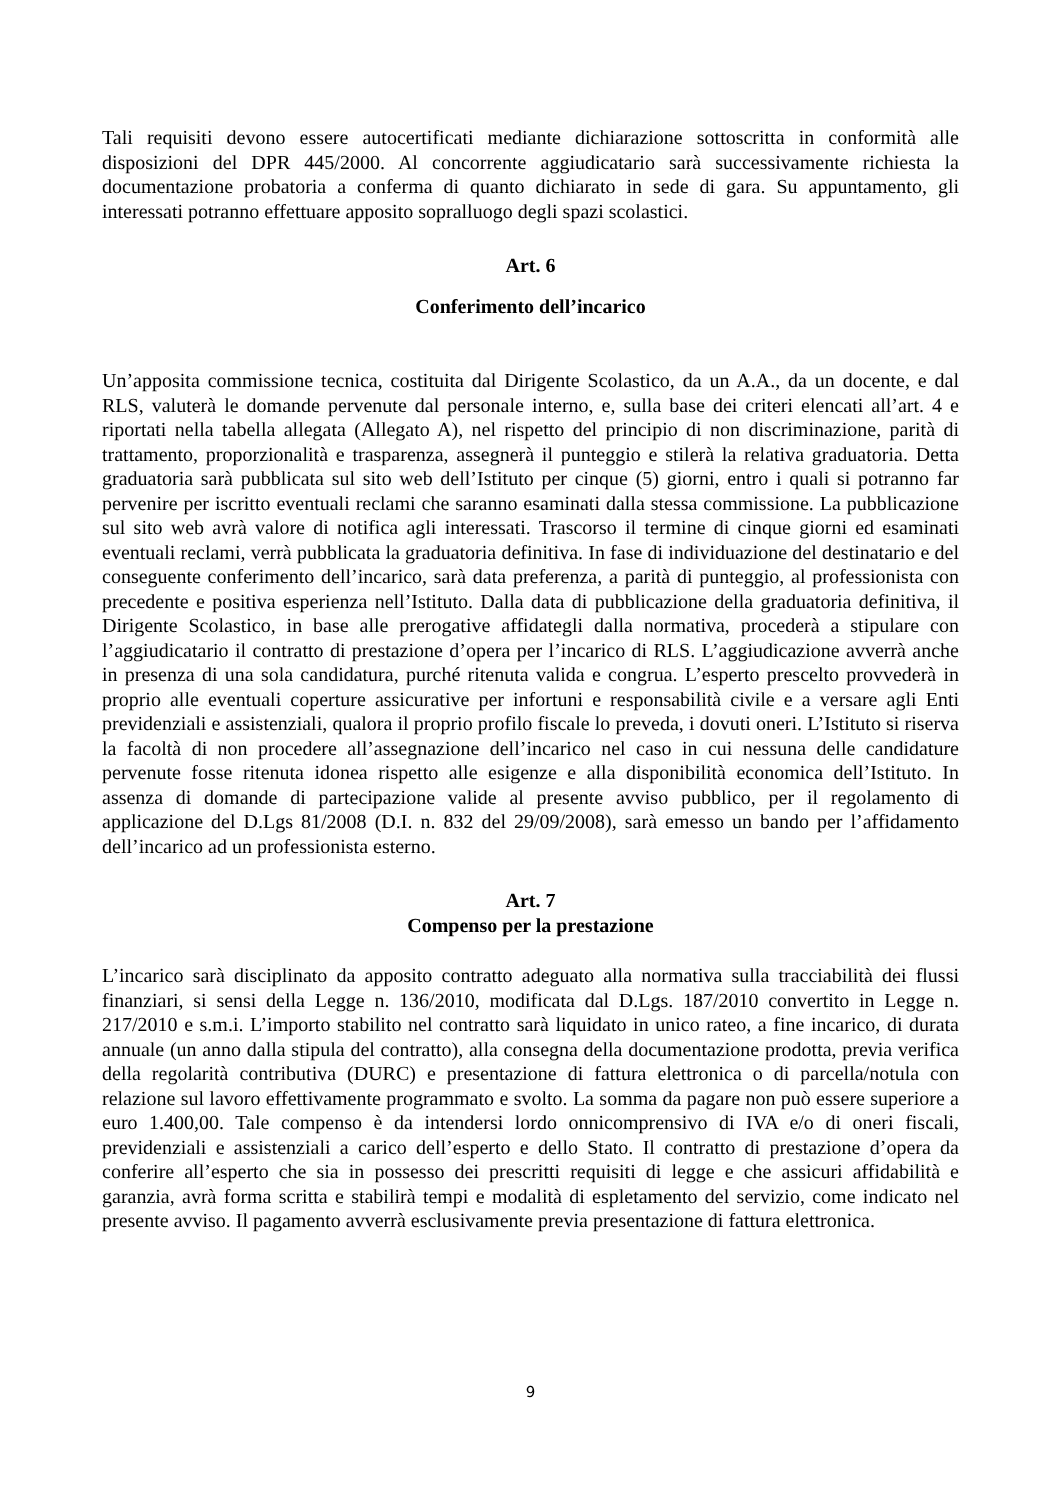Tali requisiti devono essere autocertificati mediante dichiarazione sottoscritta in conformità alle disposizioni del DPR 445/2000. Al concorrente aggiudicatario sarà successivamente richiesta la documentazione probatoria a conferma di quanto dichiarato in sede di gara. Su appuntamento, gli interessati potranno effettuare apposito sopralluogo degli spazi scolastici.
Art. 6
Conferimento dell’incarico
Un’apposita commissione tecnica, costituita dal Dirigente Scolastico, da un A.A., da un docente, e dal RLS, valuterà le domande pervenute dal personale interno, e, sulla base dei criteri elencati all’art. 4 e riportati nella tabella allegata (Allegato A), nel rispetto del principio di non discriminazione, parità di trattamento, proporzionalità e trasparenza, assegnerà il punteggio e stilerà la relativa graduatoria. Detta graduatoria sarà pubblicata sul sito web dell’Istituto per cinque (5) giorni, entro i quali si potranno far pervenire per iscritto eventuali reclami che saranno esaminati dalla stessa commissione. La pubblicazione sul sito web avrà valore di notifica agli interessati. Trascorso il termine di cinque giorni ed esaminati eventuali reclami, verrà pubblicata la graduatoria definitiva. In fase di individuazione del destinatario e del conseguente conferimento dell’incarico, sarà data preferenza, a parità di punteggio, al professionista con precedente e positiva esperienza nell’Istituto. Dalla data di pubblicazione della graduatoria definitiva, il Dirigente Scolastico, in base alle prerogative affidategli dalla normativa, procederà a stipulare con l’aggiudicatario il contratto di prestazione d’opera per l’incarico di RLS. L’aggiudicazione avverrà anche in presenza di una sola candidatura, purché ritenuta valida e congrua. L’esperto prescelto provvederà in proprio alle eventuali coperture assicurative per infortuni e responsabilità civile e a versare agli Enti previdenziali e assistenziali, qualora il proprio profilo fiscale lo preveda, i dovuti oneri. L’Istituto si riserva la facoltà di non procedere all’assegnazione dell’incarico nel caso in cui nessuna delle candidature pervenute fosse ritenuta idonea rispetto alle esigenze e alla disponibilità economica dell’Istituto. In assenza di domande di partecipazione valide al presente avviso pubblico, per il regolamento di applicazione del D.Lgs 81/2008 (D.I. n. 832 del 29/09/2008), sarà emesso un bando per l’affidamento dell’incarico ad un professionista esterno.
Art. 7
Compenso per la prestazione
L’incarico sarà disciplinato da apposito contratto adeguato alla normativa sulla tracciabilità dei flussi finanziari, si sensi della Legge n. 136/2010, modificata dal D.Lgs. 187/2010 convertito in Legge n. 217/2010 e s.m.i. L’importo stabilito nel contratto sarà liquidato in unico rateo, a fine incarico, di durata annuale (un anno dalla stipula del contratto), alla consegna della documentazione prodotta, previa verifica della regolarità contributiva (DURC) e presentazione di fattura elettronica o di parcella/notula con relazione sul lavoro effettivamente programmato e svolto. La somma da pagare non può essere superiore a euro 1.400,00. Tale compenso è da intendersi lordo onnicomprensivo di IVA e/o di oneri fiscali, previdenziali e assistenziali a carico dell’esperto e dello Stato. Il contratto di prestazione d’opera da conferire all’esperto che sia in possesso dei prescritti requisiti di legge e che assicuri affidabilità e garanzia, avrà forma scritta e stabilirà tempi e modalità di espletamento del servizio, come indicato nel presente avviso. Il pagamento avverrà esclusivamente previa presentazione di fattura elettronica.
9